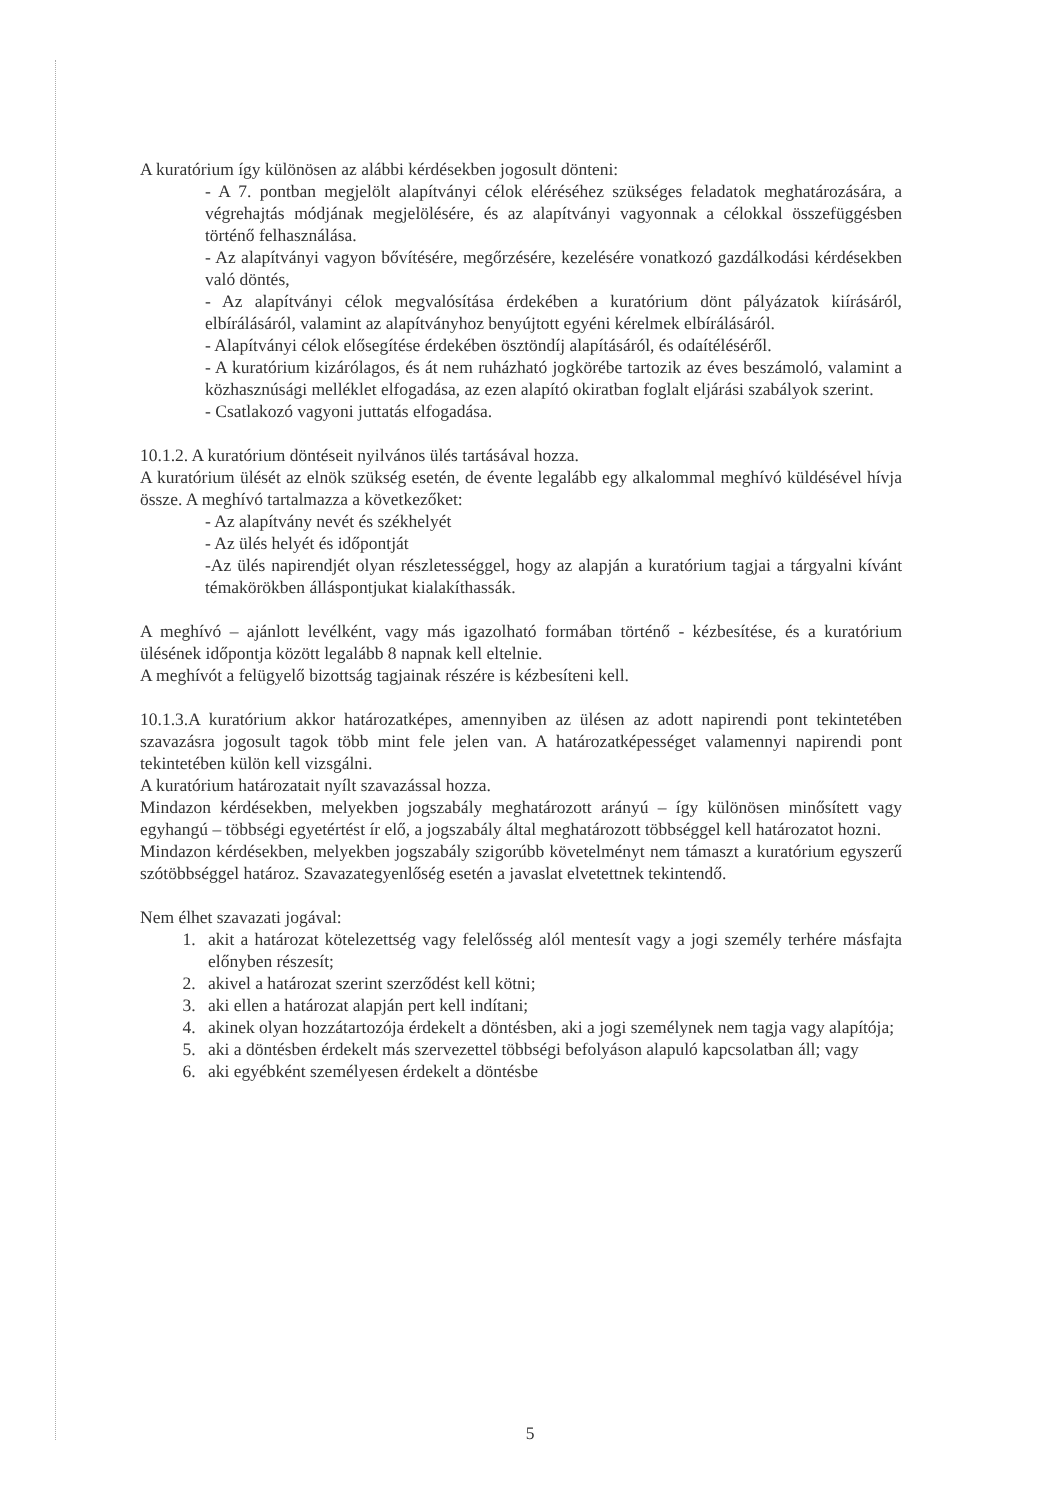A kuratórium így különösen az alábbi kérdésekben jogosult dönteni:
- A 7. pontban megjelölt alapítványi célok eléréséhez szükséges feladatok meghatározására, a végrehajtás módjának megjelölésére, és az alapítványi vagyonnak a célokkal összefüggésben történő felhasználása.
- Az alapítványi vagyon bővítésére, megőrzésére, kezelésére vonatkozó gazdálkodási kérdésekben való döntés,
- Az alapítványi célok megvalósítása érdekében a kuratórium dönt pályázatok kiírásáról, elbírálásáról, valamint az alapítványhoz benyújtott egyéni kérelmek elbírálásáról.
- Alapítványi célok elősegítése érdekében ösztöndíj alapításáról, és odaítéléséről.
- A kuratórium kizárólagos, és át nem ruházható jogkörébe tartozik az éves beszámoló, valamint a közhasznúsági melléklet elfogadása, az ezen alapító okiratban foglalt eljárási szabályok szerint.
- Csatlakozó vagyoni juttatás elfogadása.
10.1.2. A kuratórium döntéseit nyilvános ülés tartásával hozza.
A kuratórium ülését az elnök szükség esetén, de évente legalább egy alkalommal meghívó küldésével hívja össze. A meghívó tartalmazza a következőket:
- Az alapítvány nevét és székhelyét
- Az ülés helyét és időpontját
-Az ülés napirendjét olyan részletességgel, hogy az alapján a kuratórium tagjai a tárgyalni kívánt témakörökben álláspontjukat kialakíthassák.
A meghívó – ajánlott levélként, vagy más igazolható formában történő - kézbesítése, és a kuratórium ülésének időpontja között legalább 8 napnak kell eltelnie.
A meghívót a felügyelő bizottság tagjainak részére is kézbesíteni kell.
10.1.3.A kuratórium akkor határozatképes, amennyiben az ülésen az adott napirendi pont tekintetében szavazásra jogosult tagok több mint fele jelen van. A határozatképességet valamennyi napirendi pont tekintetében külön kell vizsgálni.
A kuratórium határozatait nyílt szavazással hozza.
Mindazon kérdésekben, melyekben jogszabály meghatározott arányú – így különösen minősített vagy egyhangú – többségi egyetértést ír elő, a jogszabály által meghatározott többséggel kell határozatot hozni.
Mindazon kérdésekben, melyekben jogszabály szigorúbb követelményt nem támaszt a kuratórium egyszerű szótöbbséggel határoz. Szavazategyenlőség esetén a javaslat elvetettnek tekintendő.
Nem élhet szavazati jogával:
1. akit a határozat kötelezettség vagy felelősség alól mentesít vagy a jogi személy terhére másfajta előnyben részesít;
2. akivel a határozat szerint szerződést kell kötni;
3. aki ellen a határozat alapján pert kell indítani;
4. akinek olyan hozzátartozója érdekelt a döntésben, aki a jogi személynek nem tagja vagy alapítója;
5. aki a döntésben érdekelt más szervezettel többségi befolyáson alapuló kapcsolatban áll; vagy
6. aki egyébként személyesen érdekelt a döntésbe
5